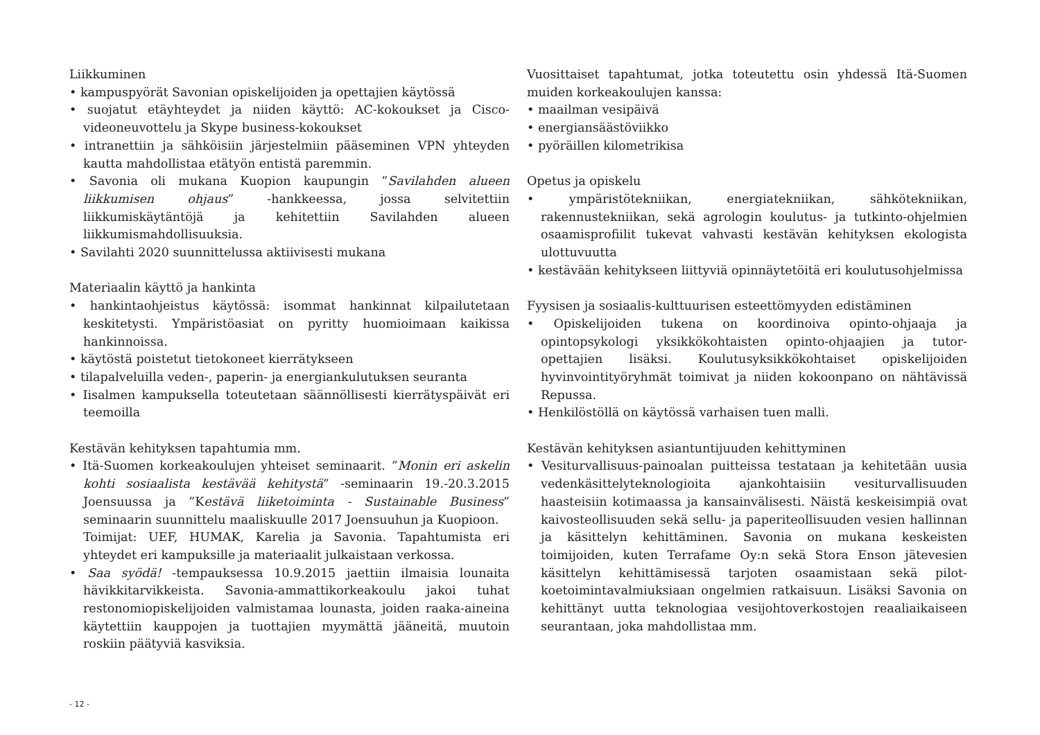Liikkuminen
• kampuspyörät Savonian opiskelijoiden ja opettajien käytössä
• suojatut etäyhteydet ja niiden käyttö: AC-kokoukset ja Cisco-videoneuvottelu ja Skype business-kokoukset
• intranettiin ja sähköisiin järjestelmiin pääseminen VPN yhteyden kautta mahdollistaa etätyön entistä paremmin.
• Savonia oli mukana Kuopion kaupungin ”Savilahden alueen liikkumisen ohjaus” -hankkeessa, jossa selvitettiin liikkumiskäytäntöjä ja kehitettiin Savilahden alueen liikkumismahdollisuuksia.
• Savilahti 2020 suunnittelussa aktiivisesti mukana
Materiaalin käyttö ja hankinta
• hankintaohjeistus käytössä: isommat hankinnat kilpailutetaan keskitetysti. Ympäristöasiat on pyritty huomioimaan kaikissa hankinnoissa.
• käytöstä poistetut tietokoneet kierrätykseen
• tilapalveluilla veden-, paperin- ja energiankulutuksen seuranta
• Iisalmen kampuksella toteutetaan säännöllisesti kierrätyspäivät eri teemoilla
Kestävän kehityksen tapahtumia mm.
• Itä-Suomen korkeakoulujen yhteiset seminaarit. ”Monin eri askelin kohti sosiaalista kestävää kehitystä” -seminaarin 19.-20.3.2015 Joensuussa ja ”Kestävä liiketoiminta - Sustainable Business” seminaarin suunnittelu maaliskuulle 2017 Joensuuhun ja Kuopioon.
Toimijat: UEF, HUMAK, Karelia ja Savonia. Tapahtumista eri yhteydet eri kampuksille ja materiaalit julkaistaan verkossa.
• Saa syödä! -tempauksessa 10.9.2015 jaettiin ilmaisia lounaita hävikkitarvikkeista. Savonia-ammattikorkeakoulu jakoi tuhat restonomiopiskelijoiden valmistamaa lounasta, joiden raaka-aineina käytettiin kauppojen ja tuottajien myymättä jääneitä, muutoin roskiin päätyviä kasviksia.
Vuosittaiset tapahtumat, jotka toteutettu osin yhdessä Itä-Suomen muiden korkeakoulujen kanssa:
• maailman vesipäivä
• energiansäästöviikko
• pyöräillen kilometrikisa
Opetus ja opiskelu
• ympäristötekniikan, energiatekniikan, sähkötekniikan, rakennustekniikan, sekä agrologin koulutus- ja tutkinto-ohjelmien osaamisprofiilit tukevat vahvasti kestävän kehityksen ekologista ulottuvuutta
• kestävään kehitykseen liittyviä opinnäytetöitä eri koulutusohjelmissa
Fyysisen ja sosiaalis-kulttuurisen esteettömyyden edistäminen
• Opiskelijoiden tukena on koordinoiva opinto-ohjaaja ja opintopsykologi yksikkökohtaisten opinto-ohjaajien ja tutor-opettajien lisäksi. Koulutusyksikkökohtaiset opiskelijoiden hyvinvointityöryhmät toimivat ja niiden kokoonpano on nähtävissä Repussa.
• Henkilöstöllä on käytössä varhaisen tuen malli.
Kestävän kehityksen asiantuntijuuden kehittyminen
• Vesiturvallisuus-painoalan puitteissa testataan ja kehitetään uusia vedenkäsittelyteknologioita ajankohtaisiin vesiturvallisuuden haasteisiin kotimaassa ja kansainvälisesti. Näistä keskeisimpiä ovat kaivosteollisuuden sekä sellu- ja paperiteollisuuden vesien hallinnan ja käsittelyn kehittäminen. Savonia on mukana keskeisten toimijoiden, kuten Terrafame Oy:n sekä Stora Enson jätevesien käsittelyn kehittämisessä tarjoten osaamistaan sekä pilot-koetoimintavalmiuksiaan ongelmien ratkaisuun. Lisäksi Savonia on kehittänyt uutta teknologiaa vesijohtoverkostojen reaaliaikaiseen seurantaan, joka mahdollistaa mm.
- 12 -